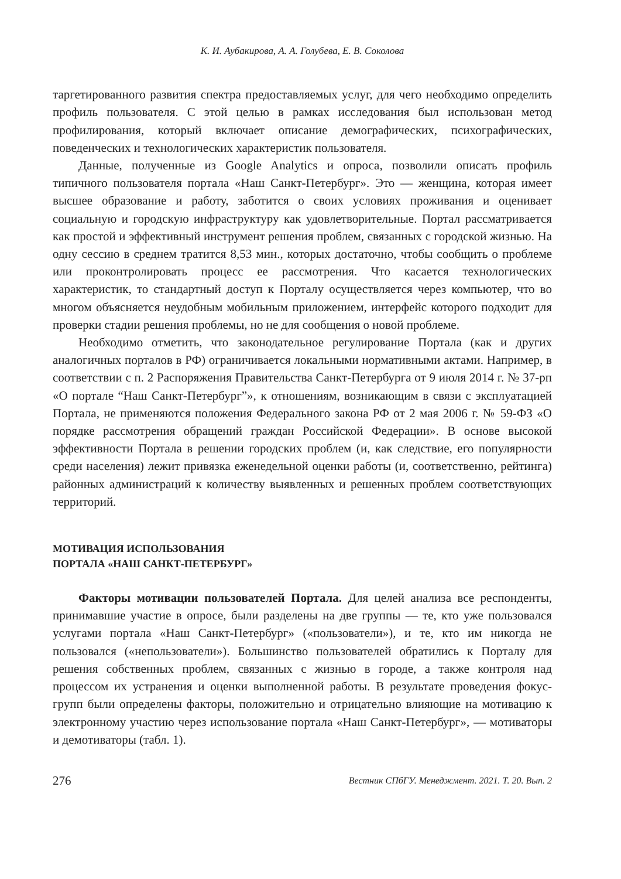К. И. Аубакирова, А. А. Голубева, Е. В. Соколова
таргетированного развития спектра предоставляемых услуг, для чего необходимо определить профиль пользователя. С этой целью в рамках исследования был использован метод профилирования, который включает описание демографических, психографических, поведенческих и технологических характеристик пользователя.
Данные, полученные из Google Analytics и опроса, позволили описать профиль типичного пользователя портала «Наш Санкт-Петербург». Это — женщина, которая имеет высшее образование и работу, заботится о своих условиях проживания и оценивает социальную и городскую инфраструктуру как удовлетворительные. Портал рассматривается как простой и эффективный инструмент решения проблем, связанных с городской жизнью. На одну сессию в среднем тратится 8,53 мин., которых достаточно, чтобы сообщить о проблеме или проконтролировать процесс ее рассмотрения. Что касается технологических характеристик, то стандартный доступ к Порталу осуществляется через компьютер, что во многом объясняется неудобным мобильным приложением, интерфейс которого подходит для проверки стадии решения проблемы, но не для сообщения о новой проблеме.
Необходимо отметить, что законодательное регулирование Портала (как и других аналогичных порталов в РФ) ограничивается локальными нормативными актами. Например, в соответствии с п. 2 Распоряжения Правительства Санкт-Петербурга от 9 июля 2014 г. № 37-рп «О портале “Наш Санкт-Петербург”», к отношениям, возникающим в связи с эксплуатацией Портала, не применяются положения Федерального закона РФ от 2 мая 2006 г. № 59-ФЗ «О порядке рассмотрения обращений граждан Российской Федерации». В основе высокой эффективности Портала в решении городских проблем (и, как следствие, его популярности среди населения) лежит привязка еженедельной оценки работы (и, соответственно, рейтинга) районных администраций к количеству выявленных и решенных проблем соответствующих территорий.
МОТИВАЦИЯ ИСПОЛЬЗОВАНИЯ
ПОРТАЛА «НАШ САНКТ-ПЕТЕРБУРГ»
Факторы мотивации пользователей Портала. Для целей анализа все респонденты, принимавшие участие в опросе, были разделены на две группы — те, кто уже пользовался услугами портала «Наш Санкт-Петербург» («пользователи»), и те, кто им никогда не пользовался («непользователи»). Большинство пользователей обратились к Порталу для решения собственных проблем, связанных с жизнью в городе, а также контроля над процессом их устранения и оценки выполненной работы. В результате проведения фокус-групп были определены факторы, положительно и отрицательно влияющие на мотивацию к электронному участию через использование портала «Наш Санкт-Петербург», — мотиваторы и демотиваторы (табл. 1).
276 Вестник СПбГУ. Менеджмент. 2021. Т. 20. Вып. 2